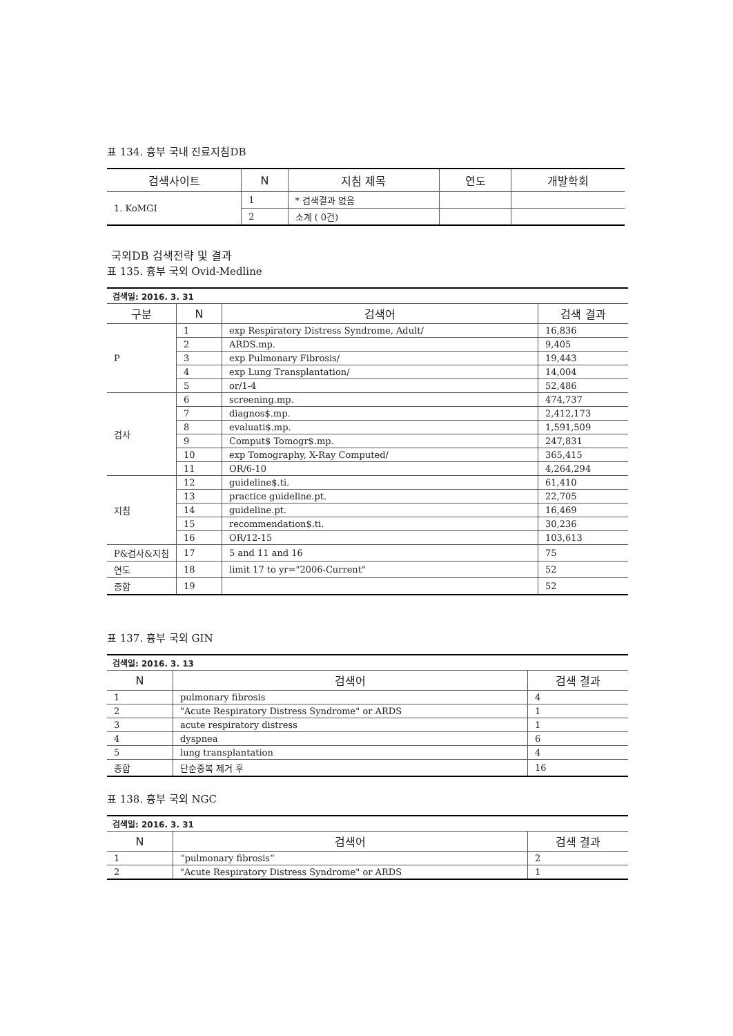표 134. 흉부 국내 진료지침DB
| 검색사이트 | N | 지침 제목 | 연도 | 개발학회 |
| --- | --- | --- | --- | --- |
| 1. KoMGI | 1 | * 검색결과 없음 | | |
| | 2 | 소계 ( 0건) | | |
국외DB 검색전략 및 결과
표 135. 흉부 국외 Ovid-Medline
| 검색일: 2016. 3. 31 | | | |
| 구분 | N | 검색어 | 검색 결과 |
| P | 1 | exp Respiratory Distress Syndrome, Adult/ | 16,836 |
| | 2 | ARDS.mp. | 9,405 |
| | 3 | exp Pulmonary Fibrosis/ | 19,443 |
| | 4 | exp Lung Transplantation/ | 14,004 |
| | 5 | or/1-4 | 52,486 |
| 검사 | 6 | screening.mp. | 474,737 |
| | 7 | diagnos$.mp. | 2,412,173 |
| | 8 | evaluati$.mp. | 1,591,509 |
| | 9 | Comput$ Tomogr$.mp. | 247,831 |
| | 10 | exp Tomography, X-Ray Computed/ | 365,415 |
| | 11 | OR/6-10 | 4,264,294 |
| 지침 | 12 | guideline$.ti. | 61,410 |
| | 13 | practice guideline.pt. | 22,705 |
| | 14 | guideline.pt. | 16,469 |
| | 15 | recommendation$.ti. | 30,236 |
| | 16 | OR/12-15 | 103,613 |
| P&검사&지침 | 17 | 5 and 11 and 16 | 75 |
| 연도 | 18 | limit 17 to yr="2006-Current" | 52 |
| 종합 | 19 | | 52 |
표 137. 흉부 국외 GIN
| 검색일: 2016. 3. 13 | | |
| N | 검색어 | 검색 결과 |
| 1 | pulmonary fibrosis | 4 |
| 2 | "Acute Respiratory Distress Syndrome" or ARDS | 1 |
| 3 | acute respiratory distress | 1 |
| 4 | dyspnea | 6 |
| 5 | lung transplantation | 4 |
| 종합 | 단순중복 제거 후 | 16 |
표 138. 흉부 국외 NGC
| 검색일: 2016. 3. 31 | | |
| N | 검색어 | 검색 결과 |
| 1 | “pulmonary fibrosis“ | 2 |
| 2 | "Acute Respiratory Distress Syndrome" or ARDS | 1 |